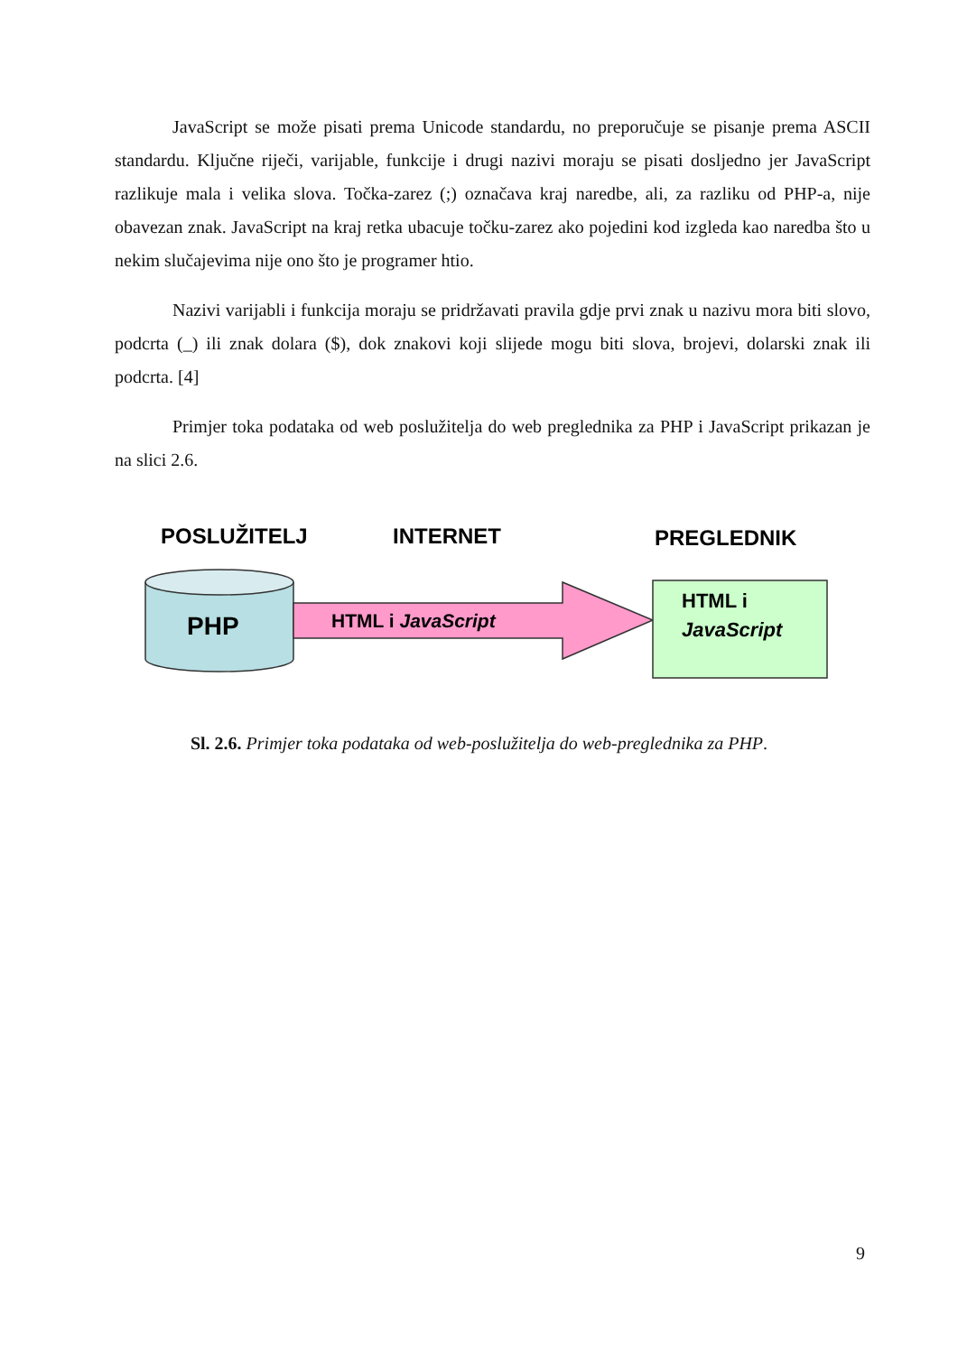JavaScript se može pisati prema Unicode standardu, no preporučuje se pisanje prema ASCII standardu. Ključne riječi, varijable, funkcije i drugi nazivi moraju se pisati dosljedno jer JavaScript razlikuje mala i velika slova. Točka-zarez (;) označava kraj naredbe, ali, za razliku od PHP-a, nije obavezan znak. JavaScript na kraj retka ubacuje točku-zarez ako pojedini kod izgleda kao naredba što u nekim slučajevima nije ono što je programer htio.
Nazivi varijabli i funkcija moraju se pridržavati pravila gdje prvi znak u nazivu mora biti slovo, podcrta (_) ili znak dolara ($), dok znakovi koji slijede mogu biti slova, brojevi, dolarski znak ili podcrta. [4]
Primjer toka podataka od web poslužitelja do web preglednika za PHP i JavaScript prikazan je na slici 2.6.
POSLUŽITELJ
INTERNET
PREGLEDNIK
PHP
HTML i JavaScript
HTML i
JavaScript
Sl. 2.6. Primjer toka podataka od web-poslužitelja do web-preglednika za PHP.
9